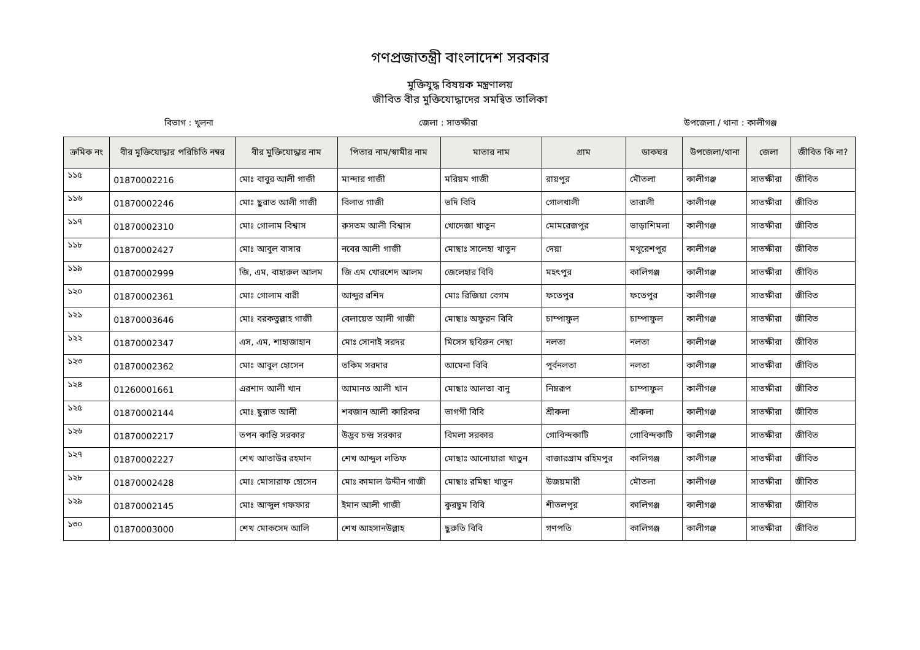গণপ্রজাতন্ত্রী বাংলাদেশ সরকার
মুক্তিযুদ্ধ বিষয়ক মন্ত্রণালয়
জীবিত বীর মুক্তিযোদ্ধাদের সমন্বিত তালিকা
বিভাগ : খুলনা জেলা : সাতক্ষীরা উপজেলা / থানা : কালীগঞ্জ
| ক্রমিক নং | বীর মুক্তিযোদ্ধার পরিচিতি নম্বর | বীর মুক্তিযোদ্ধার নাম | পিতার নাম/স্বামীর নাম | মাতার নাম | গ্রাম | ডাকঘর | উপজেলা/থানা | জেলা | জীবিত কি না? |
| --- | --- | --- | --- | --- | --- | --- | --- | --- | --- |
| ১১৫ | 01870002216 | মোঃ বাবুর আলী গাজী | মান্দার গাজী | মরিয়ম গাজী | রায়পুর | মৌতলা | কালীগঞ্জ | সাতক্ষীরা | জীবিত |
| ১১৬ | 01870002246 | মোঃ ছুরাত আলী গাজী | বিলাত গাজী | ভদি বিবি | গোলখালী | তারালী | কালীগঞ্জ | সাতক্ষীরা | জীবিত |
| ১১৭ | 01870002310 | মোঃ গোলাম বিশ্বাস | রুসতম আলী বিশ্বাস | খোদেজা খাতুন | মোমরেজপুর | ভাড়াশিমলা | কালীগঞ্জ | সাতক্ষীরা | জীবিত |
| ১১৮ | 01870002427 | মোঃ আবুল বাসার | নবের আলী গাজী | মোছাঃ সালেহা খাতুন | দেয়া | মথুরেশপুর | কালীগঞ্জ | সাতক্ষীরা | জীবিত |
| ১১৯ | 01870002999 | জি, এম, বাহারুল আলম | জি এম খোরশেদ আলম | জেলেহার বিবি | মহৎপুর | কালিগঞ্জ | কালীগঞ্জ | সাতক্ষীরা | জীবিত |
| ১২০ | 01870002361 | মোঃ গোলাম বারী | আব্দুর রশিদ | মোঃ রিজিয়া বেগম | ফতেপুর | ফতেপুর | কালীগঞ্জ | সাতক্ষীরা | জীবিত |
| ১২১ | 01870003646 | মোঃ বরকতুল্লাহ গাজী | বেলায়েত আলী গাজী | মোছাঃ অফুরন বিবি | চাম্পাফুল | চাম্পাফুল | কালীগঞ্জ | সাতক্ষীরা | জীবিত |
| ১২২ | 01870002347 | এস, এম, শাহাজাহান | মোঃ সোনাই সরদর | মিসেস ছবিরুন নেছা | নলতা | নলতা | কালীগঞ্জ | সাতক্ষীরা | জীবিত |
| ১২৩ | 01870002362 | মোঃ আবুল হোসেন | তকিম সরদার | আমেনা বিবি | পূর্বনলতা | নলতা | কালীগঞ্জ | সাতক্ষীরা | জীবিত |
| ১২৪ | 01260001661 | এরশাদ আলী খান | আমানত আলী খান | মোছাঃ আলতা বানু | নিম্নরূপ | চাম্পাফুল | কালীগঞ্জ | সাতক্ষীরা | জীবিত |
| ১২৫ | 01870002144 | মোঃ ছুরাত আলী | শবজান আলী কারিকর | ভাগগী বিবি | শ্রীকলা | শ্রীকলা | কালীগঞ্জ | সাতক্ষীরা | জীবিত |
| ১২৬ | 01870002217 | তপন কান্তি সরকার | উদ্ভব চন্দ্র সরকার | বিমলা সরকার | গোবিন্দকাটি | গোবিন্দকাটি | কালীগঞ্জ | সাতক্ষীরা | জীবিত |
| ১২৭ | 01870002227 | শেখ আতাউর রহমান | শেখ আব্দুল লতিফ | মোছাঃ আনোয়ারা খাতুন | বাজারগ্রাম রহিমপুর | কালিগঞ্জ | কালীগঞ্জ | সাতক্ষীরা | জীবিত |
| ১২৮ | 01870002428 | মোঃ মোসারাফ হোসেন | মোঃ কামাল উদ্দীন গাজী | মোছাঃ রমিছা খাতুন | উজয়মারী | মৌতলা | কালীগঞ্জ | সাতক্ষীরা | জীবিত |
| ১২৯ | 01870002145 | মোঃ আব্দুল গফফার | ইমান আলী গাজী | কুরছুম বিবি | শীতলপুর | কালিগঞ্জ | কালীগঞ্জ | সাতক্ষীরা | জীবিত |
| ১৩০ | 01870003000 | শেখ মোকসেদ আলি | শেখ আহসানউল্লাহ | ছুরুতি বিবি | গণপতি | কালিগঞ্জ | কালীগঞ্জ | সাতক্ষীরা | জীবিত |